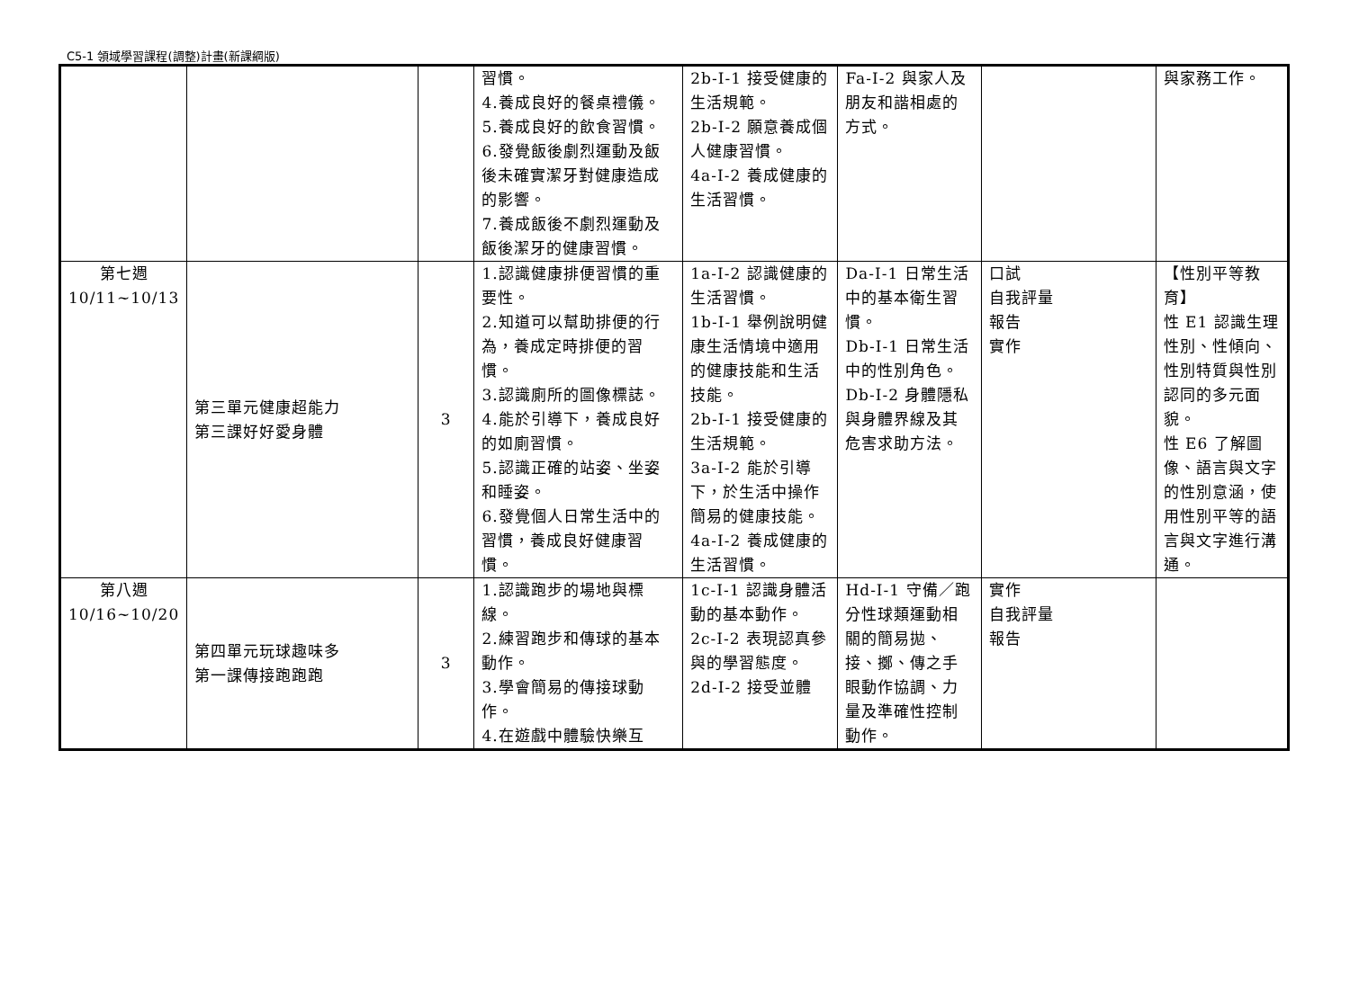C5-1 領域學習課程(調整)計畫(新課綱版)
| | | | 習慣。 4.養成良好的餐桌禮儀。 5.養成良好的飲食習慣。 6.發覺飯後劇烈運動及飯後未確實潔牙對健康造成的影響。 7.養成飯後不劇烈運動及飯後潔牙的健康習慣。 | 2b-I-1 接受健康的生活規範。 2b-I-2 願意養成個人健康習慣。 4a-I-2 養成健康的生活習慣。 | Fa-I-2 與家人及朋友和諧相處的方式。 | | 與家務工作。 |
| 第七週 10/11~10/13 | 第三單元健康超能力 第三課好好愛身體 | 3 | 1.認識健康排便習慣的重要性。 2.知道可以幫助排便的行為，養成定時排便的習慣。 3.認識廁所的圖像標誌。 4.能於引導下，養成良好的如廁習慣。 5.認識正確的站姿、坐姿和睡姿。 6.發覺個人日常生活中的習慣，養成良好健康習慣。 | 1a-I-2 認識健康的生活習慣。 1b-I-1 舉例說明健康生活情境中適用的健康技能和生活技能。 2b-I-1 接受健康的生活規範。 3a-I-2 能於引導下，於生活中操作簡易的健康技能。 4a-I-2 養成健康的生活習慣。 | Da-I-1 日常生活中的基本衛生習慣。 Db-I-1 日常生活中的性別角色。 Db-I-2 身體隱私與身體界線及其危害求助方法。 | 口試 自我評量 報告 實作 | 【性別平等教育】 性 E1 認識生理性別、性傾向、性別特質與性別認同的多元面貌。 性 E6 了解圖像、語言與文字的性別意涵，使用性別平等的語言與文字進行溝通。 |
| 第八週 10/16~10/20 | 第四單元玩球趣味多 第一課傳接跑跑跑 | 3 | 1.認識跑步的場地與標線。 2.練習跑步和傳球的基本動作。 3.學會簡易的傳接球動作。 4.在遊戲中體驗快樂互 | 1c-I-1 認識身體活動的基本動作。 2c-I-2 表現認真參與的學習態度。 2d-I-2 接受並體 | Hd-I-1 守備／跑分性球類運動相關的簡易拋、接、擲、傳之手眼動作協調、力量及準確性控制動作。 | 實作 自我評量 報告 | |